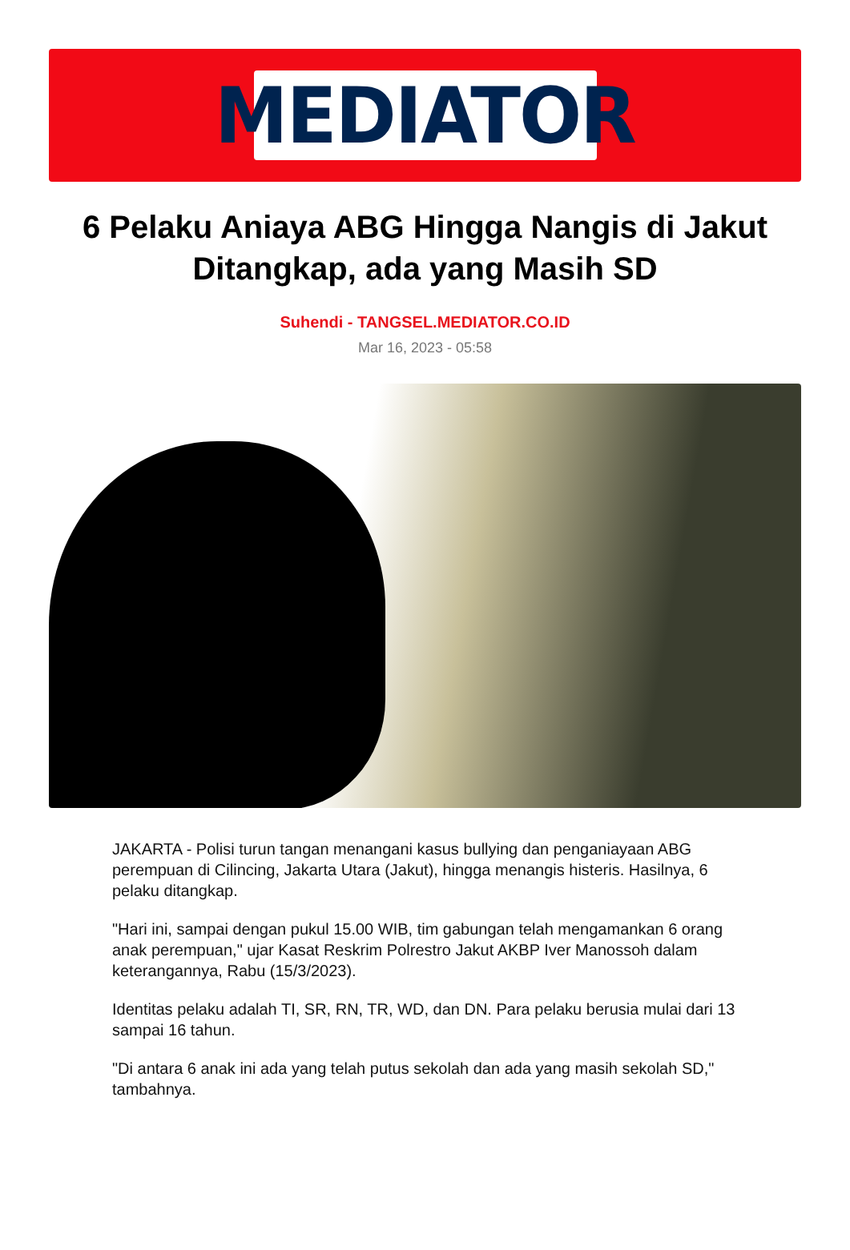MEDIATOR
6 Pelaku Aniaya ABG Hingga Nangis di Jakut Ditangkap, ada yang Masih SD
Suhendi - TANGSEL.MEDIATOR.CO.ID
Mar 16, 2023 - 05:58
JAKARTA - Polisi turun tangan menangani kasus bullying dan penganiayaan ABG perempuan di Cilincing, Jakarta Utara (Jakut), hingga menangis histeris. Hasilnya, 6 pelaku ditangkap.
"Hari ini, sampai dengan pukul 15.00 WIB, tim gabungan telah mengamankan 6 orang anak perempuan," ujar Kasat Reskrim Polrestro Jakut AKBP Iver Manossoh dalam keterangannya, Rabu (15/3/2023).
Identitas pelaku adalah TI, SR, RN, TR, WD, dan DN. Para pelaku berusia mulai dari 13 sampai 16 tahun.
"Di antara 6 anak ini ada yang telah putus sekolah dan ada yang masih sekolah SD," tambahnya.